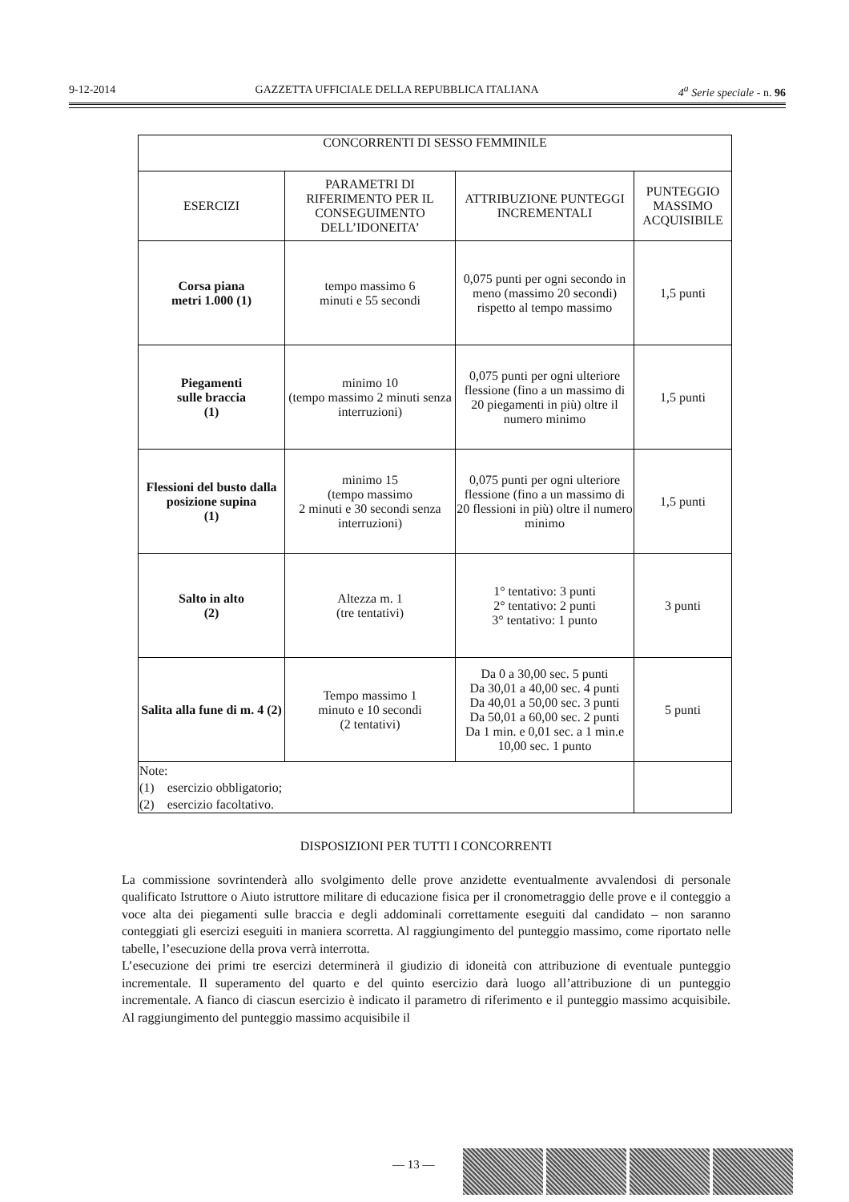9-12-2014 GAZZETTA UFFICIALE DELLA REPUBBLICA ITALIANA 4<sup>a</sup> Serie speciale - n. 96
| CONCORRENTI DI SESSO FEMMINILE | | | |
| ESERCIZI | PARAMETRI DI RIFERIMENTO PER IL CONSEGUIMENTO DELL’IDONEITA’ | ATTRIBUZIONE PUNTEGGI INCREMENTALI | PUNTEGGIO MASSIMO ACQUISIBILE |
| Corsa piana metri 1.000 (1) | tempo massimo 6 minuti e 55 secondi | 0,075 punti per ogni secondo in meno (massimo 20 secondi) rispetto al tempo massimo | 1,5 punti |
| Piegamenti sulle braccia (1) | minimo 10 (tempo massimo 2 minuti senza interruzioni) | 0,075 punti per ogni ulteriore flessione (fino a un massimo di 20 piegamenti in più) oltre il numero minimo | 1,5 punti |
| Flessioni del busto dalla posizione supina (1) | minimo 15 (tempo massimo 2 minuti e 30 secondi senza interruzioni) | 0,075 punti per ogni ulteriore flessione (fino a un massimo di 20 flessioni in più) oltre il numero minimo | 1,5 punti |
| Salto in alto (2) | Altezza m. 1 (tre tentativi) | 1° tentativo: 3 punti 2° tentativo: 2 punti 3° tentativo: 1 punto | 3 punti |
| Salita alla fune di m. 4 (2) | Tempo massimo 1 minuto e 10 secondi (2 tentativi) | Da 0 a 30,00 sec. 5 punti Da 30,01 a 40,00 sec. 4 punti Da 40,01 a 50,00 sec. 3 punti Da 50,01 a 60,00 sec. 2 punti Da 1 min. e 0,01 sec. a 1 min.e 10,00 sec. 1 punto | 5 punti |
| Note: (1) esercizio obbligatorio; (2) esercizio facoltativo. | | | |
DISPOSIZIONI PER TUTTI I CONCORRENTI
La commissione sovrintenderà allo svolgimento delle prove anzidette eventualmente avvalendosi di personale qualificato Istruttore o Aiuto istruttore militare di educazione fisica per il cronometraggio delle prove e il conteggio a voce alta dei piegamenti sulle braccia e degli addominali correttamente eseguiti dal candidato – non saranno conteggiati gli esercizi eseguiti in maniera scorretta. Al raggiungimento del punteggio massimo, come riportato nelle tabelle, l’esecuzione della prova verrà interrotta.
L’esecuzione dei primi tre esercizi determinerà il giudizio di idoneità con attribuzione di eventuale punteggio incrementale. Il superamento del quarto e del quinto esercizio darà luogo all’attribuzione di un punteggio incrementale. A fianco di ciascun esercizio è indicato il parametro di riferimento e il punteggio massimo acquisibile. Al raggiungimento del punteggio massimo acquisibile il
— 13 —